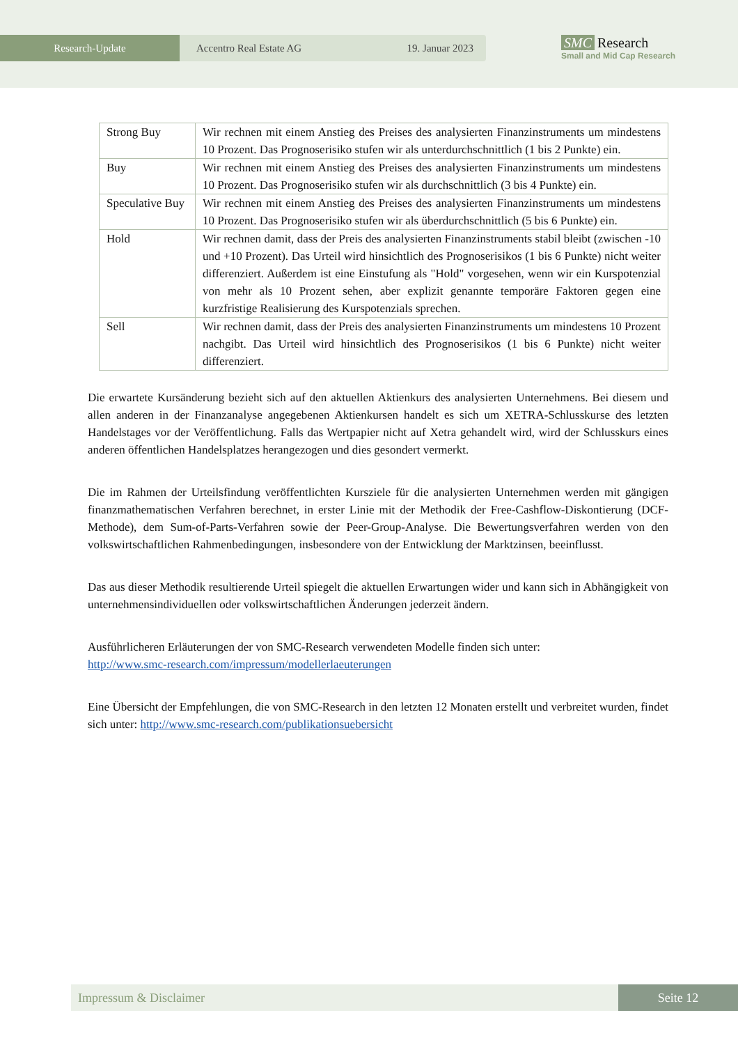Research-Update Accentro Real Estate AG 19. Januar 2023
SMC Research
Small and Mid Cap Research
| Strong Buy | Wir rechnen mit einem Anstieg des Preises des analysierten Finanzinstruments um mindestens 10 Prozent. Das Prognoserisiko stufen wir als unterdurchschnittlich (1 bis 2 Punkte) ein. |
| Buy | Wir rechnen mit einem Anstieg des Preises des analysierten Finanzinstruments um mindestens 10 Prozent. Das Prognoserisiko stufen wir als durchschnittlich (3 bis 4 Punkte) ein. |
| Speculative Buy | Wir rechnen mit einem Anstieg des Preises des analysierten Finanzinstruments um mindestens 10 Prozent. Das Prognoserisiko stufen wir als überdurchschnittlich (5 bis 6 Punkte) ein. |
| Hold | Wir rechnen damit, dass der Preis des analysierten Finanzinstruments stabil bleibt (zwischen -10 und +10 Prozent). Das Urteil wird hinsichtlich des Prognoserisikos (1 bis 6 Punkte) nicht weiter differenziert. Außerdem ist eine Einstufung als "Hold" vorgesehen, wenn wir ein Kurspotenzial von mehr als 10 Prozent sehen, aber explizit genannte temporäre Faktoren gegen eine kurzfristige Realisierung des Kurspotenzials sprechen. |
| Sell | Wir rechnen damit, dass der Preis des analysierten Finanzinstruments um mindestens 10 Prozent nachgibt. Das Urteil wird hinsichtlich des Prognoserisikos (1 bis 6 Punkte) nicht weiter differenziert. |
Die erwartete Kursänderung bezieht sich auf den aktuellen Aktienkurs des analysierten Unternehmens. Bei diesem und allen anderen in der Finanzanalyse angegebenen Aktienkursen handelt es sich um XETRA-Schlusskurse des letzten Handelstages vor der Veröffentlichung. Falls das Wertpapier nicht auf Xetra gehandelt wird, wird der Schlusskurs eines anderen öffentlichen Handelsplatzes herangezogen und dies gesondert vermerkt.
Die im Rahmen der Urteilsfindung veröffentlichten Kursziele für die analysierten Unternehmen werden mit gängigen finanzmathematischen Verfahren berechnet, in erster Linie mit der Methodik der Free-Cashflow-Diskontierung (DCF-Methode), dem Sum-of-Parts-Verfahren sowie der Peer-Group-Analyse. Die Bewertungsverfahren werden von den volkswirtschaftlichen Rahmenbedingungen, insbesondere von der Entwicklung der Marktzinsen, beeinflusst.
Das aus dieser Methodik resultierende Urteil spiegelt die aktuellen Erwartungen wider und kann sich in Abhängigkeit von unternehmensindividuellen oder volkswirtschaftlichen Änderungen jederzeit ändern.
Ausführlicheren Erläuterungen der von SMC-Research verwendeten Modelle finden sich unter:
http://www.smc-research.com/impressum/modellerlaeuterungen
Eine Übersicht der Empfehlungen, die von SMC-Research in den letzten 12 Monaten erstellt und verbreitet wurden, findet sich unter: http://www.smc-research.com/publikationsuebersicht
Impressum & Disclaimer Seite 12